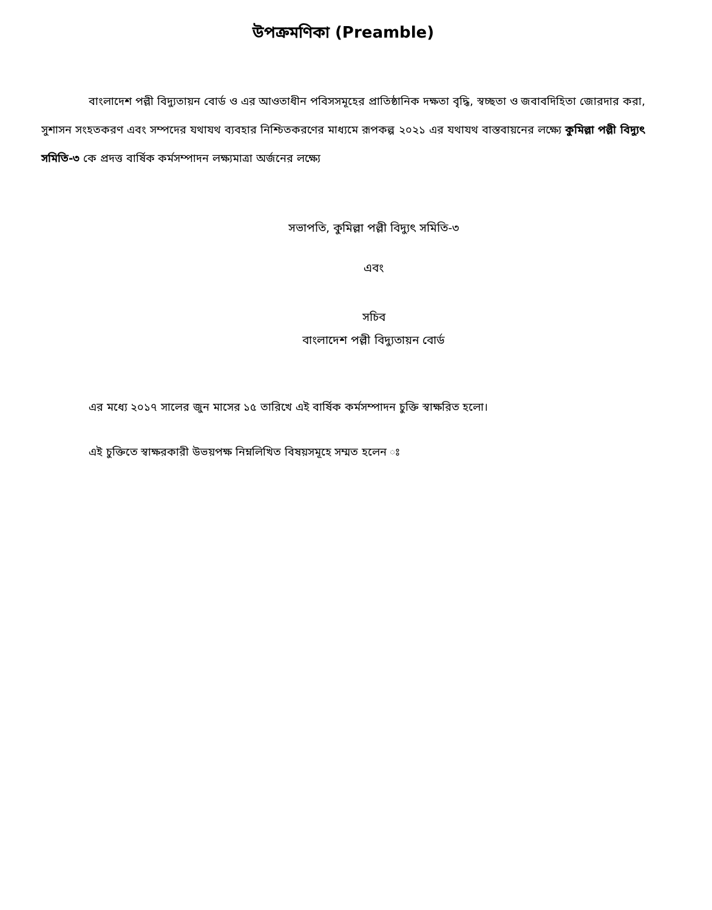উপক্রমণিকা (Preamble)
বাংলাদেশ পল্লী বিদ্যুতায়ন বোর্ড ও এর আওতাধীন পবিসসমূহের প্রাতিষ্ঠানিক দক্ষতা বৃদ্ধি, স্বচ্ছতা ও জবাবদিহিতা জোরদার করা, সুশাসন সংহতকরণ এবং সম্পদের যথাযথ ব্যবহার নিশ্চিতকরণের মাধ্যমে রূপকল্প ২০২১ এর যথাযথ বাস্তবায়নের লক্ষ্যে কুমিল্লা পল্লী বিদ্যুৎ সমিতি-৩ কে প্রদত্ত বার্ষিক কর্মসম্পাদন লক্ষ্যমাত্রা অর্জনের লক্ষ্যে
সভাপতি, কুমিল্লা পল্লী বিদ্যুৎ সমিতি-৩
এবং
সচিব
বাংলাদেশ পল্লী বিদ্যুতায়ন বোর্ড
এর মধ্যে ২০১৭ সালের জুন মাসের ১৫ তারিখে এই বার্ষিক কর্মসম্পাদন চুক্তি স্বাক্ষরিত হলো।
এই চুক্তিতে স্বাক্ষরকারী উভয়পক্ষ নিম্নলিখিত বিষয়সমূহে সম্মত হলেন ঃ